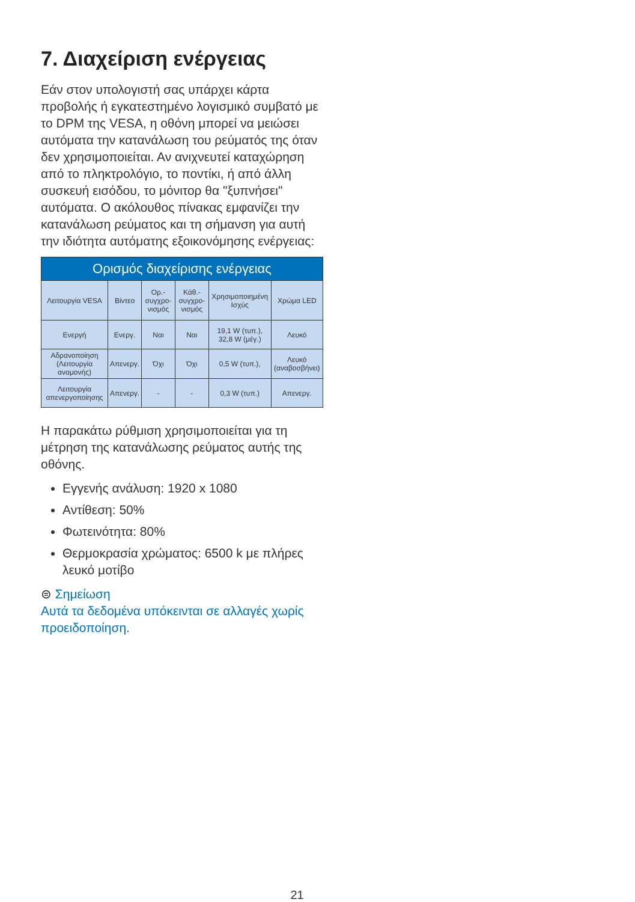7. Διαχείριση ενέργειας
Εάν στον υπολογιστή σας υπάρχει κάρτα προβολής ή εγκατεστημένο λογισμικό συμβατό με το DPM της VESA, η οθόνη μπορεί να μειώσει αυτόματα την κατανάλωση του ρεύματός της όταν δεν χρησιμοποιείται. Αν ανιχνευτεί καταχώρηση από το πληκτρολόγιο, το ποντίκι, ή από άλλη συσκευή εισόδου, το μόνιτορ θα "ξυπνήσει" αυτόματα. Ο ακόλουθος πίνακας εμφανίζει την κατανάλωση ρεύματος και τη σήμανση για αυτή την ιδιότητα αυτόματης εξοικονόμησης ενέργειας:
| Ορισμός διαχείρισης ενέργειας | | | | | |
| --- | --- | --- | --- | --- | --- |
| Λειτουργία VESA | Βίντεο | Ορ.-συγχρο-νισμός | Κάθ.-συγχρο-νισμός | Χρησιμοποιημένη Ισχύς | Χρώμα LED |
| Ενεργή | Ενεργ. | Ναι | Ναι | 19,1 W (τυπ.), 32,8 W (μέγ.) | Λευκό |
| Αδρανοποίηση (Λειτουργία αναμονής) | Απενεργ. | Όχι | Όχι | 0,5 W (τυπ.), | Λευκό (αναβοσβήνει) |
| Λειτουργία απενεργοποίησης | Απενεργ. | - | - | 0,3 W (τυπ.) | Απενεργ. |
Η παρακάτω ρύθμιση χρησιμοποιείται για τη μέτρηση της κατανάλωσης ρεύματος αυτής της οθόνης.
Εγγενής ανάλυση: 1920 x 1080
Αντίθεση: 50%
Φωτεινότητα: 80%
Θερμοκρασία χρώματος: 6500 k με πλήρες λευκό μοτίβο
⊜ Σημείωση
Αυτά τα δεδομένα υπόκεινται σε αλλαγές χωρίς προειδοποίηση.
21